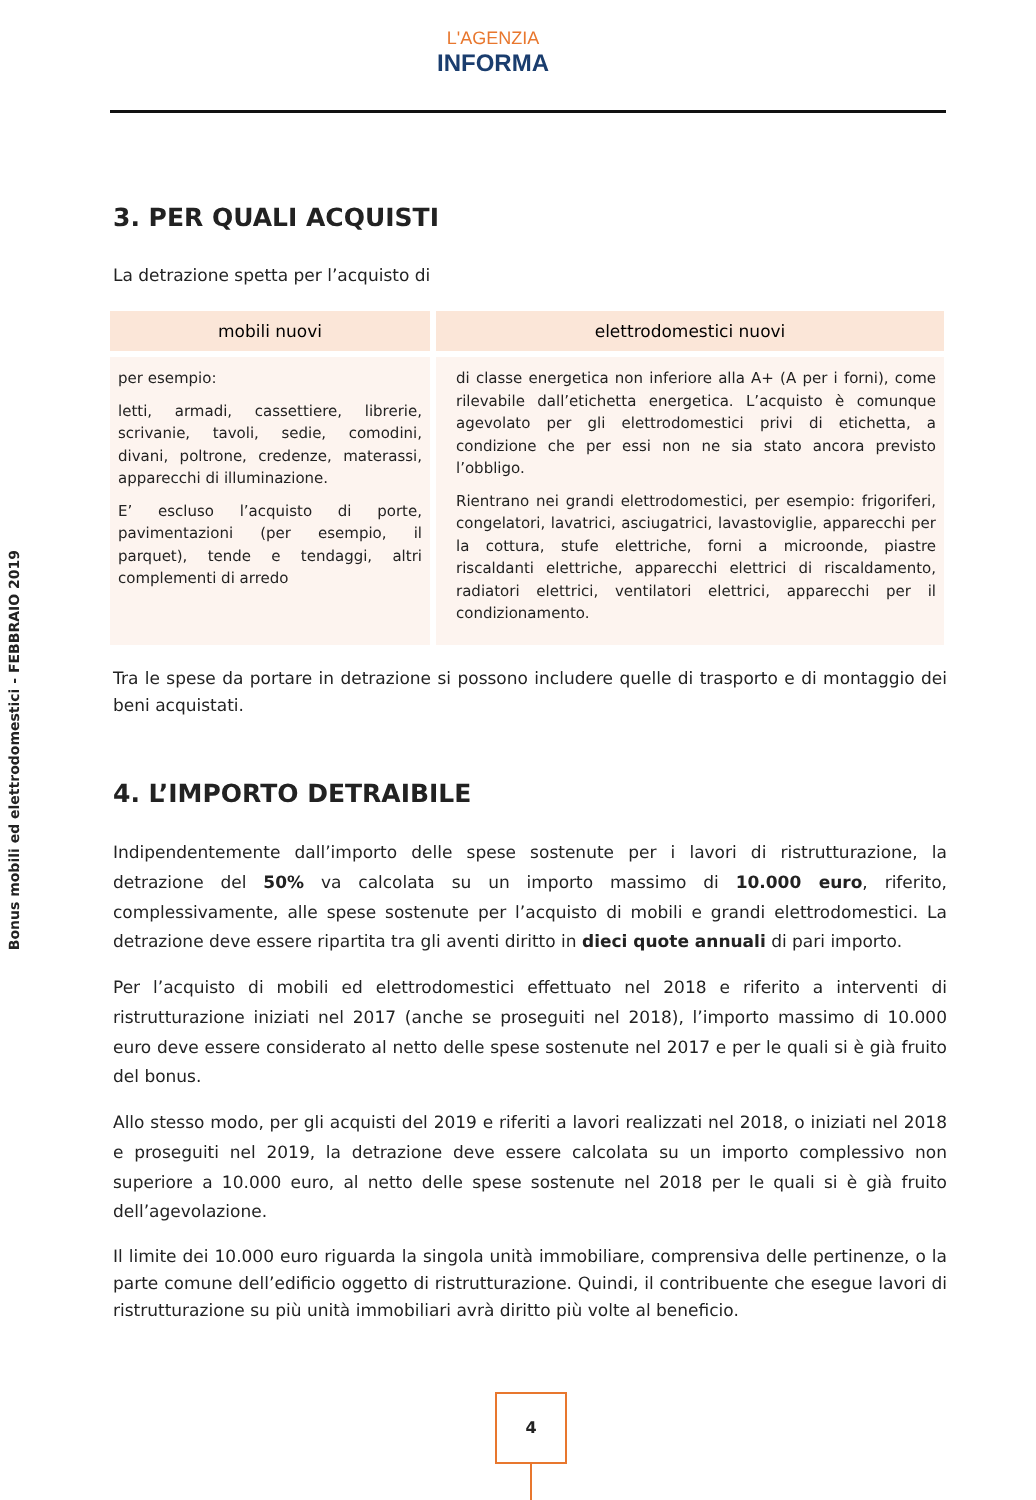Bonus mobili ed elettrodomestici - FEBBRAIO 2019
L'AGENZIA
INFORMA
3. PER QUALI ACQUISTI
La detrazione spetta per l’acquisto di
| mobili nuovi | elettrodomestici nuovi |
| --- | --- |
| per esempio: letti, armadi, cassettiere, librerie, scrivanie, tavoli, sedie, comodini, divani, poltrone, credenze, materassi, apparecchi di illuminazione. E’ escluso l’acquisto di porte, pavimentazioni (per esempio, il parquet), tende e tendaggi, altri complementi di arredo | di classe energetica non inferiore alla A+ (A per i forni), come rilevabile dall’etichetta energetica. L’acquisto è comunque agevolato per gli elettrodomestici privi di etichetta, a condizione che per essi non ne sia stato ancora previsto l’obbligo. Rientrano nei grandi elettrodomestici, per esempio: frigoriferi, congelatori, lavatrici, asciugatrici, lavastoviglie, apparecchi per la cottura, stufe elettriche, forni a microonde, piastre riscaldanti elettriche, apparecchi elettrici di riscaldamento, radiatori elettrici, ventilatori elettrici, apparecchi per il condizionamento. |
Tra le spese da portare in detrazione si possono includere quelle di trasporto e di montaggio dei beni acquistati.
4. L’IMPORTO DETRAIBILE
Indipendentemente dall’importo delle spese sostenute per i lavori di ristrutturazione, la detrazione del 50% va calcolata su un importo massimo di 10.000 euro, riferito, complessivamente, alle spese sostenute per l’acquisto di mobili e grandi elettrodomestici. La detrazione deve essere ripartita tra gli aventi diritto in dieci quote annuali di pari importo.
Per l’acquisto di mobili ed elettrodomestici effettuato nel 2018 e riferito a interventi di ristrutturazione iniziati nel 2017 (anche se proseguiti nel 2018), l’importo massimo di 10.000 euro deve essere considerato al netto delle spese sostenute nel 2017 e per le quali si è già fruito del bonus.
Allo stesso modo, per gli acquisti del 2019 e riferiti a lavori realizzati nel 2018, o iniziati nel 2018 e proseguiti nel 2019, la detrazione deve essere calcolata su un importo complessivo non superiore a 10.000 euro, al netto delle spese sostenute nel 2018 per le quali si è già fruito dell’agevolazione.
Il limite dei 10.000 euro riguarda la singola unità immobiliare, comprensiva delle pertinenze, o la parte comune dell’edificio oggetto di ristrutturazione. Quindi, il contribuente che esegue lavori di ristrutturazione su più unità immobiliari avrà diritto più volte al beneficio.
4